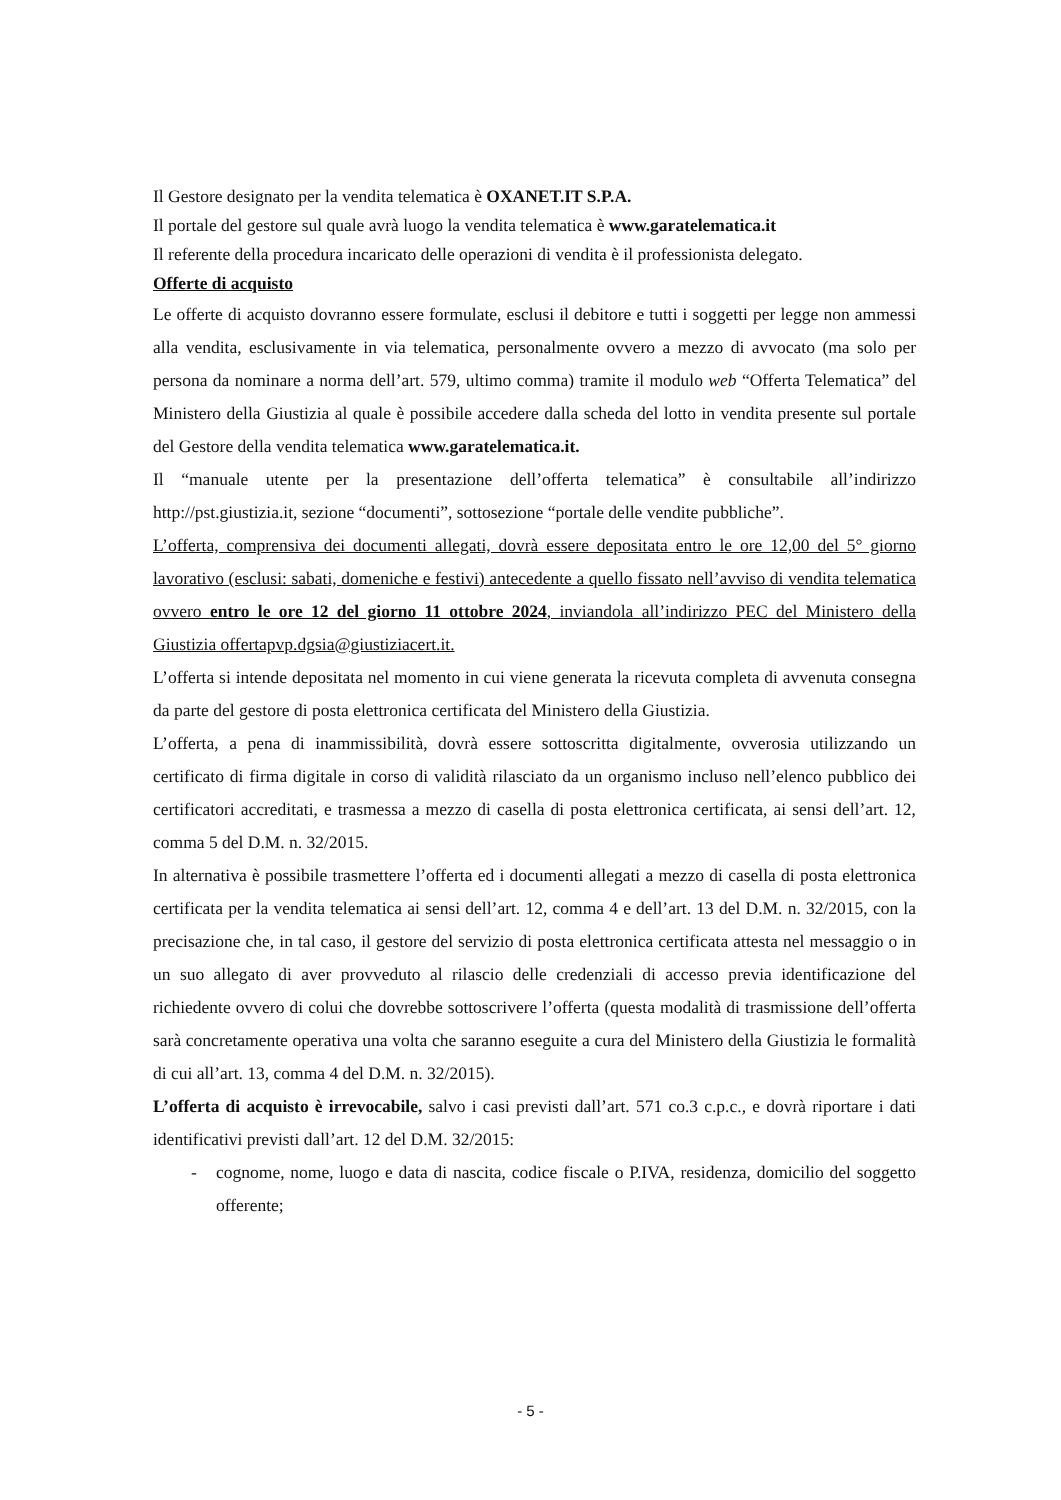Il Gestore designato per la vendita telematica è OXANET.IT S.P.A.
Il portale del gestore sul quale avrà luogo la vendita telematica è www.garatelematica.it
Il referente della procedura incaricato delle operazioni di vendita è il professionista delegato.
Offerte di acquisto
Le offerte di acquisto dovranno essere formulate, esclusi il debitore e tutti i soggetti per legge non ammessi alla vendita, esclusivamente in via telematica, personalmente ovvero a mezzo di avvocato (ma solo per persona da nominare a norma dell’art. 579, ultimo comma) tramite il modulo web “Offerta Telematica” del Ministero della Giustizia al quale è possibile accedere dalla scheda del lotto in vendita presente sul portale del Gestore della vendita telematica www.garatelematica.it.
Il “manuale utente per la presentazione dell’offerta telematica” è consultabile all’indirizzo http://pst.giustizia.it, sezione “documenti”, sottosezione “portale delle vendite pubbliche”.
L’offerta, comprensiva dei documenti allegati, dovrà essere depositata entro le ore 12,00 del 5° giorno lavorativo (esclusi: sabati, domeniche e festivi) antecedente a quello fissato nell’avviso di vendita telematica ovvero entro le ore 12 del giorno 11 ottobre 2024, inviandola all’indirizzo PEC del Ministero della Giustizia offertapvp.dgsia@giustiziacert.it.
L’offerta si intende depositata nel momento in cui viene generata la ricevuta completa di avvenuta consegna da parte del gestore di posta elettronica certificata del Ministero della Giustizia.
L’offerta, a pena di inammissibilità, dovrà essere sottoscritta digitalmente, ovverosia utilizzando un certificato di firma digitale in corso di validità rilasciato da un organismo incluso nell’elenco pubblico dei certificatori accreditati, e trasmessa a mezzo di casella di posta elettronica certificata, ai sensi dell’art. 12, comma 5 del D.M. n. 32/2015.
In alternativa è possibile trasmettere l’offerta ed i documenti allegati a mezzo di casella di posta elettronica certificata per la vendita telematica ai sensi dell’art. 12, comma 4 e dell’art. 13 del D.M. n. 32/2015, con la precisazione che, in tal caso, il gestore del servizio di posta elettronica certificata attesta nel messaggio o in un suo allegato di aver provveduto al rilascio delle credenziali di accesso previa identificazione del richiedente ovvero di colui che dovrebbe sottoscrivere l’offerta (questa modalità di trasmissione dell’offerta sarà concretamente operativa una volta che saranno eseguite a cura del Ministero della Giustizia le formalità di cui all’art. 13, comma 4 del D.M. n. 32/2015).
L’offerta di acquisto è irrevocabile, salvo i casi previsti dall’art. 571 co.3 c.p.c., e dovrà riportare i dati identificativi previsti dall’art. 12 del D.M. 32/2015:
- cognome, nome, luogo e data di nascita, codice fiscale o P.IVA, residenza, domicilio del soggetto offerente;
- 5 -